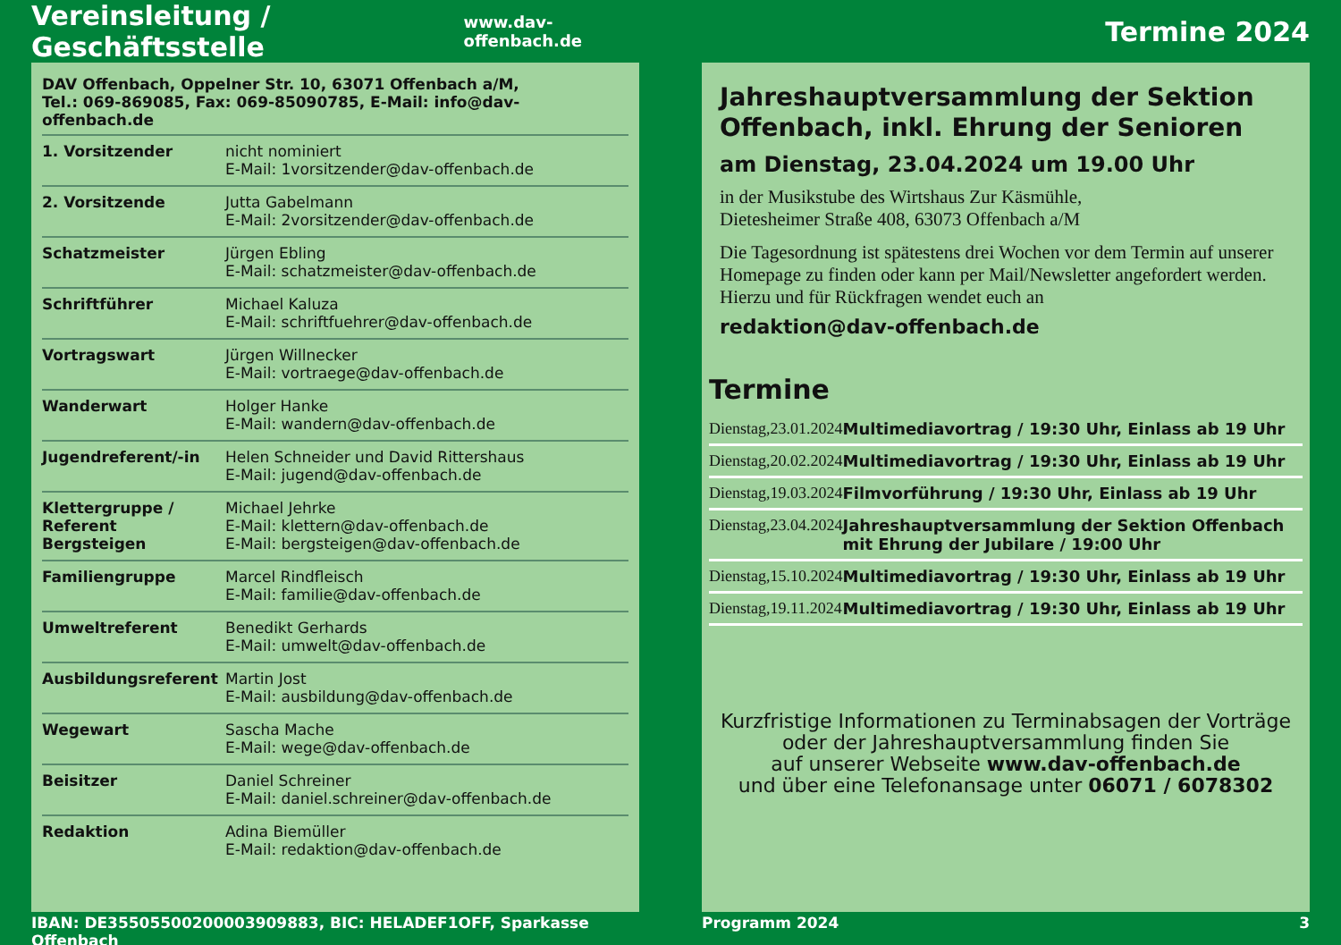Vereinsleitung / Geschäftsstelle
www.dav-offenbach.de
DAV Offenbach, Oppelner Str. 10, 63071 Offenbach a/M,
Tel.: 069-869085, Fax: 069-85090785, E-Mail: info@dav-offenbach.de
| 1. Vorsitzender | nicht nominiert E-Mail: 1vorsitzender@dav-offenbach.de |
| 2. Vorsitzende | Jutta Gabelmann E-Mail: 2vorsitzender@dav-offenbach.de |
| Schatzmeister | Jürgen Ebling E-Mail: schatzmeister@dav-offenbach.de |
| Schriftführer | Michael Kaluza E-Mail: schriftfuehrer@dav-offenbach.de |
| Vortragswart | Jürgen Willnecker E-Mail: vortraege@dav-offenbach.de |
| Wanderwart | Holger Hanke E-Mail: wandern@dav-offenbach.de |
| Jugendreferent/-in | Helen Schneider und David Rittershaus E-Mail: jugend@dav-offenbach.de |
| Klettergruppe / Referent Bergsteigen | Michael Jehrke E-Mail: klettern@dav-offenbach.de E-Mail: bergsteigen@dav-offenbach.de |
| Familiengruppe | Marcel Rindfleisch E-Mail: familie@dav-offenbach.de |
| Umweltreferent | Benedikt Gerhards E-Mail: umwelt@dav-offenbach.de |
| Ausbildungsreferent | Martin Jost E-Mail: ausbildung@dav-offenbach.de |
| Wegewart | Sascha Mache E-Mail: wege@dav-offenbach.de |
| Beisitzer | Daniel Schreiner E-Mail: daniel.schreiner@dav-offenbach.de |
| Redaktion | Adina Biemüller E-Mail: redaktion@dav-offenbach.de |
IBAN: DE35505500200003909883, BIC: HELADEF1OFF, Sparkasse Offenbach
Termine 2024
Jahreshauptversammlung der Sektion Offenbach, inkl. Ehrung der Senioren
am Dienstag, 23.04.2024 um 19.00 Uhr
in der Musikstube des Wirtshaus Zur Käsmühle,
Dietesheimer Straße 408, 63073 Offenbach a/M
Die Tagesordnung ist spätestens drei Wochen vor dem Termin auf unserer Homepage zu finden oder kann per Mail/Newsletter angefordert werden. Hierzu und für Rückfragen wendet euch an
redaktion@dav-offenbach.de
Termine
| Dienstag, | 23.01.2024 | Multimediavortrag / 19:30 Uhr, Einlass ab 19 Uhr |
| Dienstag, | 20.02.2024 | Multimediavortrag / 19:30 Uhr, Einlass ab 19 Uhr |
| Dienstag, | 19.03.2024 | Filmvorführung / 19:30 Uhr, Einlass ab 19 Uhr |
| Dienstag, | 23.04.2024 | Jahreshauptversammlung der Sektion Offenbach mit Ehrung der Jubilare / 19:00 Uhr |
| Dienstag, | 15.10.2024 | Multimediavortrag / 19:30 Uhr, Einlass ab 19 Uhr |
| Dienstag, | 19.11.2024 | Multimediavortrag / 19:30 Uhr, Einlass ab 19 Uhr |
Kurzfristige Informationen zu Terminabsagen der Vorträge
oder der Jahreshauptversammlung finden Sie
auf unserer Webseite www.dav-offenbach.de
und über eine Telefonansage unter 06071 / 6078302
Programm 2024 3